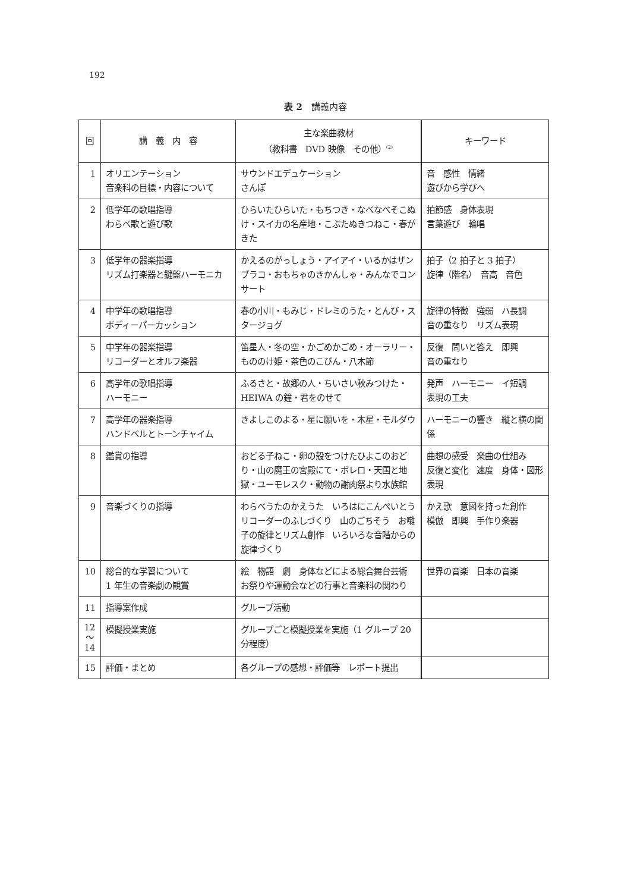192
表 2　講義内容
| 回 | 講 義 内 容 | 主な楽曲教材 （教科書 DVD 映像 その他）<sup>(2)</sup> | キーワード |
| --- | --- | --- | --- |
| 1 | オリエンテーション 音楽科の目標・内容について | サウンドエデュケーション さんぽ | 音 感性 情緒 遊びから学びへ |
| 2 | 低学年の歌唱指導 わらべ歌と遊び歌 | ひらいたひらいた・もちつき・なべなべそこぬけ・スイカの名産地・こぶたぬきつねこ・春がきた | 拍節感 身体表現 言葉遊び 輪唱 |
| 3 | 低学年の器楽指導 リズム打楽器と鍵盤ハーモニカ | かえるのがっしょう・アイアイ・いるかはザンブラコ・おもちゃのきかんしゃ・みんなでコンサート | 拍子（2 拍子と 3 拍子） 旋律（階名） 音高 音色 |
| 4 | 中学年の歌唱指導 ボディーパーカッション | 春の小川・もみじ・ドレミのうた・とんび・スタージョグ | 旋律の特徴 強弱 ハ長調 音の重なり リズム表現 |
| 5 | 中学年の器楽指導 リコーダーとオルフ楽器 | 笛星人・冬の空・かごめかごめ・オーラリー・もののけ姫・茶色のこびん・八木節 | 反復 問いと答え 即興 音の重なり |
| 6 | 高学年の歌唱指導 ハーモニー | ふるさと・故郷の人・ちいさい秋みつけた・HEIWA の鐘・君をのせて | 発声 ハーモニー イ短調 表現の工夫 |
| 7 | 高学年の器楽指導 ハンドベルとトーンチャイム | きよしこのよる・星に願いを・木星・モルダウ | ハーモニーの響き 縦と横の関係 |
| 8 | 鑑賞の指導 | おどる子ねこ・卵の殻をつけたひよこのおどり・山の魔王の宮殿にて・ボレロ・天国と地獄・ユーモレスク・動物の謝肉祭より水族館 | 曲想の感受 楽曲の仕組み 反復と変化 速度 身体・図形表現 |
| 9 | 音楽づくりの指導 | わらべうたのかえうた いろはにこんぺいとう リコーダーのふしづくり 山のごちそう お囃子の旋律とリズム創作 いろいろな音階からの旋律づくり | かえ歌 意図を持った創作 模倣 即興 手作り楽器 |
| 10 | 総合的な学習について 1 年生の音楽劇の観賞 | 絵 物語 劇 身体などによる総合舞台芸術 お祭りや運動会などの行事と音楽科の関わり | 世界の音楽 日本の音楽 |
| 11 | 指導案作成 | グループ活動 | |
| 12 ～ 14 | 模擬授業実施 | グループごと模擬授業を実施（1 グループ 20 分程度） | |
| 15 | 評価・まとめ | 各グループの感想・評価等 レポート提出 | |